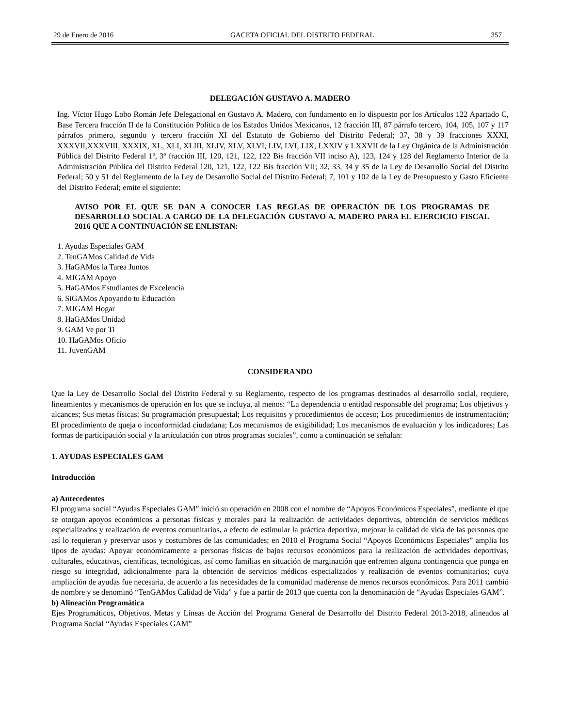29 de Enero de 2016 GACETA OFICIAL DEL DISTRITO FEDERAL 357
DELEGACIÓN GUSTAVO A. MADERO
Ing. Víctor Hugo Lobo Román Jefe Delegacional en Gustavo A. Madero, con fundamento en lo dispuesto por los Artículos 122 Apartado C, Base Tercera fracción II de la Constitución Política de los Estados Unidos Mexicanos, 12 fracción III, 87 párrafo tercero, 104, 105, 107 y 117 párrafos primero, segundo y tercero fracción XI del Estatuto de Gobierno del Distrito Federal; 37, 38 y 39 fracciones XXXI, XXXVII,XXXVIII, XXXIX, XL, XLI, XLIII, XLIV, XLV, XLVI, LIV, LVI, LIX, LXXIV y LXXVII de la Ley Orgánica de la Administración Pública del Distrito Federal 1º, 3º fracción III, 120, 121, 122, 122 Bis fracción VII inciso A), 123, 124 y 128 del Reglamento Interior de la Administración Pública del Distrito Federal 120, 121, 122, 122 Bis fracción VII; 32, 33, 34 y 35 de la Ley de Desarrollo Social del Distrito Federal; 50 y 51 del Reglamento de la Ley de Desarrollo Social del Distrito Federal; 7, 101 y 102 de la Ley de Presupuesto y Gasto Eficiente del Distrito Federal; emite el siguiente:
AVISO POR EL QUE SE DAN A CONOCER LAS REGLAS DE OPERACIÓN DE LOS PROGRAMAS DE DESARROLLO SOCIAL A CARGO DE LA DELEGACIÓN GUSTAVO A. MADERO PARA EL EJERCICIO FISCAL 2016 QUE A CONTINUACIÓN SE ENLISTAN:
1. Ayudas Especiales GAM
2. TenGAMos Calidad de Vida
3. HaGAMos la Tarea Juntos
4. MIGAM Apoyo
5. HaGAMos Estudiantes de Excelencia
6. SiGAMos Apoyando tu Educación
7. MIGAM Hogar
8. HaGAMos Unidad
9. GAM Ve por Ti
10. HaGAMos Oficio
11. JuvenGAM
CONSIDERANDO
Que la Ley de Desarrollo Social del Distrito Federal y su Reglamento, respecto de los programas destinados al desarrollo social, requiere, lineamientos y mecanismos de operación en los que se incluya, al menos: “La dependencia o entidad responsable del programa; Los objetivos y alcances; Sus metas físicas; Su programación presupuestal; Los requisitos y procedimientos de acceso; Los procedimientos de instrumentación; El procedimiento de queja o inconformidad ciudadana; Los mecanismos de exigibilidad; Los mecanismos de evaluación y los indicadores; Las formas de participación social y la articulación con otros programas sociales”, como a continuación se señalan:
1. AYUDAS ESPECIALES GAM
Introducción
a) Antecedentes
El programa social “Ayudas Especiales GAM” inició su operación en 2008 con el nombre de “Apoyos Económicos Especiales”, mediante el que se otorgan apoyos económicos a personas físicas y morales para la realización de actividades deportivas, obtención de servicios médicos especializados y realización de eventos comunitarios, a efecto de estimular la práctica deportiva, mejorar la calidad de vida de las personas que así lo requieran y preservar usos y costumbres de las comunidades; en 2010 el Programa Social “Apoyos Económicos Especiales” amplia los tipos de ayudas: Apoyar económicamente a personas físicas de bajos recursos económicos para la realización de actividades deportivas, culturales, educativas, científicas, tecnológicas, así como familias en situación de marginación que enfrenten alguna contingencia que ponga en riesgo su integridad, adicionalmente para la obtención de servicios médicos especializados y realización de eventos comunitarios; cuya ampliación de ayudas fue necesaria, de acuerdo a las necesidades de la comunidad maderense de menos recursos económicos. Para 2011 cambió de nombre y se denominó “TenGAMos Calidad de Vida” y fue a partir de 2013 que cuenta con la denominación de “Ayudas Especiales GAM”.
b) Alineación Programática
Ejes Programáticos, Objetivos, Metas y Líneas de Acción del Programa General de Desarrollo del Distrito Federal 2013-2018, alineados al Programa Social “Ayudas Especiales GAM”